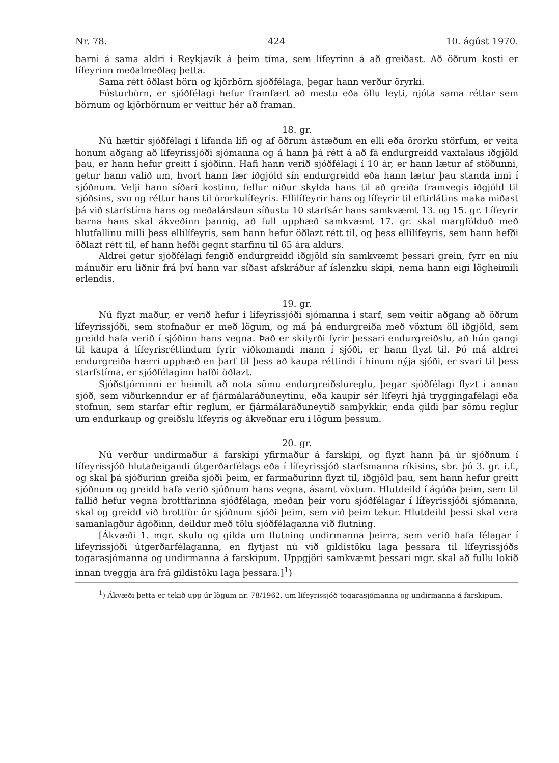Nr. 78. 424 10. ágúst 1970.
barni á sama aldri í Reykjavík á þeim tíma, sem lífeyrinn á að greiðast. Að öðrum kosti er lífeyrinn meðalmeðlag þetta.
Sama rétt öðlast börn og kjörbörn sjóðfélaga, þegar hann verður öryrki.
Fósturbörn, er sjóðfélagi hefur framfært að mestu eða öllu leyti, njóta sama réttar sem börnum og kjörbörnum er veittur hér að framan.
18. gr.
Nú hættir sjóðfélagi í lifanda lífi og af öðrum ástæðum en elli eða örorku störfum, er veita honum aðgang að lífeyrissjóði sjómanna og á hann þá rétt á að fá endurgreidd vaxtalaus iðgjöld þau, er hann hefur greitt í sjóðinn. Hafi hann verið sjóðfélagi í 10 ár, er hann lætur af stöðunni, getur hann valið um, hvort hann fær iðgjöld sín endurgreidd eða hann lætur þau standa inni í sjóðnum. Velji hann síðari kostinn, fellur niður skylda hans til að greiða framvegis iðgjöld til sjóðsins, svo og réttur hans til örorkulífeyris. Ellilífeyrir hans og lífeyrir til eftirlátins maka miðast þá við starfstíma hans og meðalárslaun síðustu 10 starfsár hans samkvæmt 13. og 15. gr. Lífeyrir barna hans skal ákveðinn þannig, að full upphæð samkvæmt 17. gr. skal margfölduð með hlutfallinu milli þess ellilífeyris, sem hann hefur öðlazt rétt til, og þess ellilífeyris, sem hann hefði öðlazt rétt til, ef hann hefði gegnt starfinu til 65 ára aldurs.
Aldrei getur sjóðfélagi fengið endurgreidd iðgjöld sín samkvæmt þessari grein, fyrr en níu mánuðir eru liðnir frá því hann var síðast afskráður af íslenzku skipi, nema hann eigi lögheimili erlendis.
19. gr.
Nú flyzt maður, er verið hefur í lífeyrissjóði sjómanna í starf, sem veitir aðgang að öðrum lífeyrissjóði, sem stofnaður er með lögum, og má þá endurgreiða með vöxtum öll iðgjöld, sem greidd hafa verið í sjóðinn hans vegna. Það er skilyrði fyrir þessari endurgreiðslu, að hún gangi til kaupa á lífeyrisréttindum fyrir viðkomandi mann í sjóði, er hann flyzt til. Þó má aldrei endurgreiða hærri upphæð en þarf til þess að kaupa réttindi í hinum nýja sjóði, er svari til þess starfstíma, er sjóðfélaginn hafði öðlazt.
Sjóðstjórninni er heimilt að nota sömu endurgreiðslureglu, þegar sjóðfélagi flyzt í annan sjóð, sem viðurkenndur er af fjármálaráðuneytinu, eða kaupir sér lífeyri hjá tryggingafélagi eða stofnun, sem starfar eftir reglum, er fjármálaráðuneytið samþykkir, enda gildi þar sömu reglur um endurkaup og greiðslu lífeyris og ákveðnar eru í lögum þessum.
20. gr.
Nú verður undirmaður á farskipi yfirmaður á farskipi, og flyzt hann þá úr sjóðnum í lífeyrissjóð hlutaðeigandi útgerðarfélags eða í lífeyrissjóð starfsmanna ríkisins, sbr. þó 3. gr. i.f., og skal þá sjóðurinn greiða sjóði þeim, er farmaðurinn flyzt til, iðgjöld þau, sem hann hefur greitt sjóðnum og greidd hafa verið sjóðnum hans vegna, ásamt vöxtum. Hlutdeild í ágóða þeim, sem til fallið hefur vegna brottfarinna sjóðfélaga, meðan þeir voru sjóðfélagar í lífeyrissjóði sjómanna, skal og greidd við brottför úr sjóðnum sjóði þeim, sem við þeim tekur. Hlutdeild þessi skal vera samanlagður ágóðinn, deildur með tölu sjóðfélaganna við flutning.
[Ákvæði 1. mgr. skulu og gilda um flutning undirmanna þeirra, sem verið hafa félagar í lífeyrissjóði útgerðarfélaganna, en flytjast nú við gildistöku laga þessara til lífeyrissjóðs togarasjómanna og undirmanna á farskipum. Uppgjöri samkvæmt þessari mgr. skal að fullu lokið innan tveggja ára frá gildistöku laga þessara.]<sup>1</sup>)
<sup>1</sup>) Ákvæði þetta er tekið upp úr lögum nr. 78/1962, um lífeyrissjóð togarasjómanna og undirmanna á farskipum.